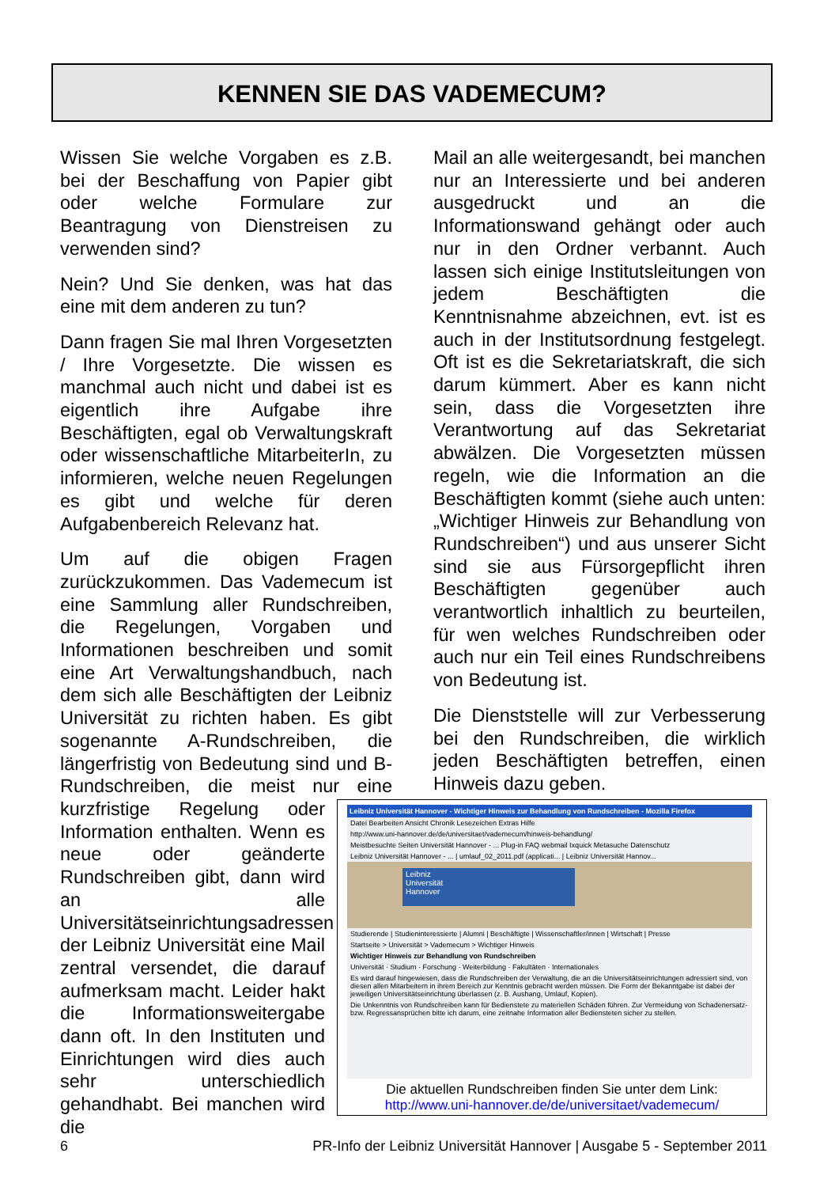KENNEN SIE DAS VADEMECUM?
Wissen Sie welche Vorgaben es z.B. bei der Beschaffung von Papier gibt oder welche Formulare zur Beantragung von Dienstreisen zu verwenden sind?
Nein? Und Sie denken, was hat das eine mit dem anderen zu tun?
Dann fragen Sie mal Ihren Vorgesetzten / Ihre Vorgesetzte. Die wissen es manchmal auch nicht und dabei ist es eigentlich ihre Aufgabe ihre Beschäftigten, egal ob Verwaltungskraft oder wissenschaftliche MitarbeiterIn, zu informieren, welche neuen Regelungen es gibt und welche für deren Aufgabenbereich Relevanz hat.
Um auf die obigen Fragen zurückzukommen. Das Vademecum ist eine Sammlung aller Rundschreiben, die Regelungen, Vorgaben und Informationen beschreiben und somit eine Art Verwaltungshandbuch, nach dem sich alle Beschäftigten der Leibniz Universität zu richten haben. Es gibt sogenannte A-Rundschreiben, die längerfristig von Bedeutung sind und B-Rundschreiben, die meist nur eine kurzfristige Regelung oder Information enthalten. Wenn es neue oder geänderte Rundschreiben gibt, dann wird an alle Universitätseinrichtungsadressen der Leibniz Universität eine Mail zentral versendet, die darauf aufmerksam macht. Leider hakt die Informationsweitergabe dann oft. In den Instituten und Einrichtungen wird dies auch sehr unterschiedlich gehandhabt. Bei manchen wird die
Mail an alle weitergesandt, bei manchen nur an Interessierte und bei anderen ausgedruckt und an die Informationswand gehängt oder auch nur in den Ordner verbannt. Auch lassen sich einige Institutsleitungen von jedem Beschäftigten die Kenntnisnahme abzeichnen, evt. ist es auch in der Institutsordnung festgelegt. Oft ist es die Sekretariatskraft, die sich darum kümmert. Aber es kann nicht sein, dass die Vorgesetzten ihre Verantwortung auf das Sekretariat abwälzen. Die Vorgesetzten müssen regeln, wie die Information an die Beschäftigten kommt (siehe auch unten: „Wichtiger Hinweis zur Behandlung von Rundschreiben“) und aus unserer Sicht sind sie aus Fürsorgepflicht ihren Beschäftigten gegenüber auch verantwortlich inhaltlich zu beurteilen, für wen welches Rundschreiben oder auch nur ein Teil eines Rundschreibens von Bedeutung ist.
Die Dienststelle will zur Verbesserung bei den Rundschreiben, die wirklich jeden Beschäftigten betreffen, einen Hinweis dazu geben.
Leibniz Universität Hannover - Wichtiger Hinweis zur Behandlung von Rundschreiben - Mozilla Firefox
Datei Bearbeiten Ansicht Chronik Lesezeichen Extras Hilfe
http://www.uni-hannover.de/de/universitaet/vademecum/hinweis-behandlung/
Meistbesuchte Seiten Universität Hannover - ... Plug-in FAQ webmail Ixquick Metasuche Datenschutz
Leibniz Universität Hannover - ... | umlauf_02_2011.pdf (applicati... | Leibniz Universität Hannov...
Leibniz
Universität
Hannover
Studierende | Studieninteressierte | Alumni | Beschäftigte | Wissenschaftler/innen | Wirtschaft | Presse
Startseite > Universität > Vademecum > Wichtiger Hinweis
Wichtiger Hinweis zur Behandlung von Rundschreiben
Universität · Studium · Forschung · Weiterbildung · Fakultäten · Internationales
Es wird darauf hingewiesen, dass die Rundschreiben der Verwaltung, die an die Universitätseinrichtungen adressiert sind, von diesen allen Mitarbeitern in ihrem Bereich zur Kenntnis gebracht werden müssen. Die Form der Bekanntgabe ist dabei der jeweiligen Universitätseinrichtung überlassen (z. B. Aushang, Umlauf, Kopien).
Die Unkenntnis von Rundschreiben kann für Bedienstete zu materiellen Schäden führen. Zur Vermeidung von Schadenersatz- bzw. Regressansprüchen bitte ich darum, eine zeitnahe Information aller Bediensteten sicher zu stellen.
Die aktuellen Rundschreiben finden Sie unter dem Link:
http://www.uni-hannover.de/de/universitaet/vademecum/
6 PR-Info der Leibniz Universität Hannover | Ausgabe 5 - September 2011